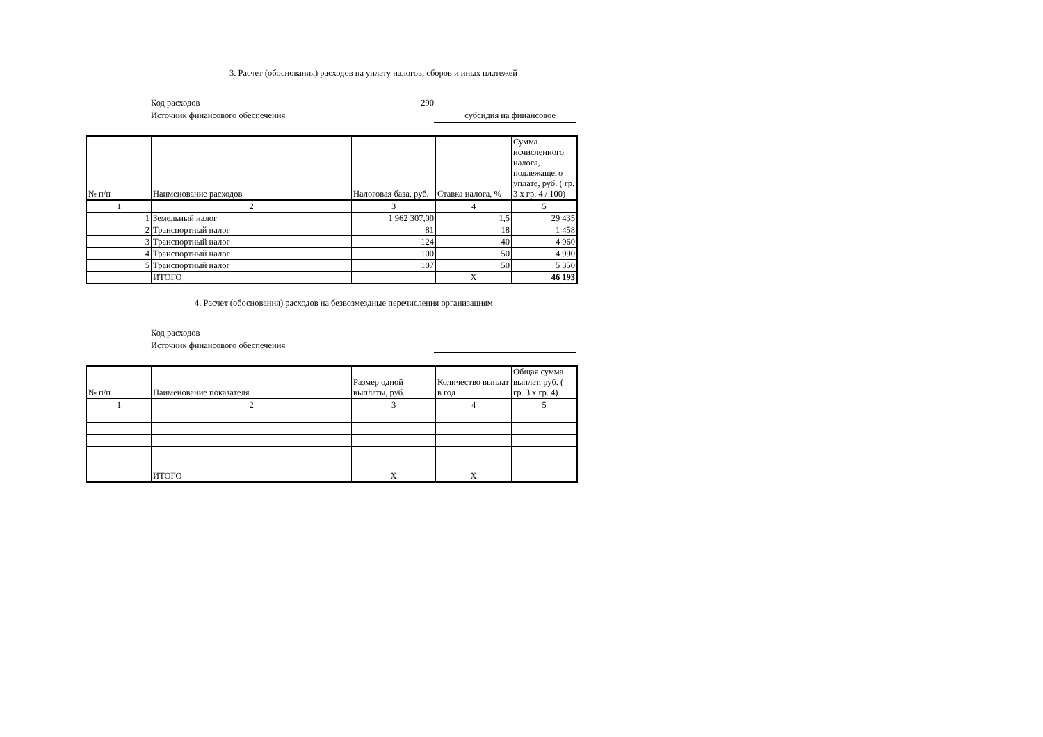3. Расчет (обоснования) расходов на уплату налогов, сборов и иных платежей
Код расходов 290
Источник финансового обеспечения субсидия на финансовое
| № п/п | Наименование расходов | Налоговая база, руб. | Ставка налога, % | Сумма исчисленного налога, подлежащего уплате, руб. ( гр. 3 x гр. 4 / 100) |
| --- | --- | --- | --- | --- |
| 1 | 2 | 3 | 4 | 5 |
| 1 | Земельный налог | 1 962 307,00 | 1,5 | 29 435 |
| 2 | Транспортный налог | 81 | 18 | 1 458 |
| 3 | Транспортный налог | 124 | 40 | 4 960 |
| 4 | Транспортный налог | 100 | 50 | 4 990 |
| 5 | Транспортный налог | 107 | 50 | 5 350 |
| | ИТОГО | | X | 46 193 |
4. Расчет (обоснования) расходов на безвозмездные перечисления организациям
Код расходов
Источник финансового обеспечения
| № п/п | Наименование показателя | Размер одной выплаты, руб. | Количество выплат в год | Общая сумма выплат, руб. ( гр. 3 x гр. 4) |
| --- | --- | --- | --- | --- |
| 1 | 2 | 3 | 4 | 5 |
| | ИТОГО | X | X | |